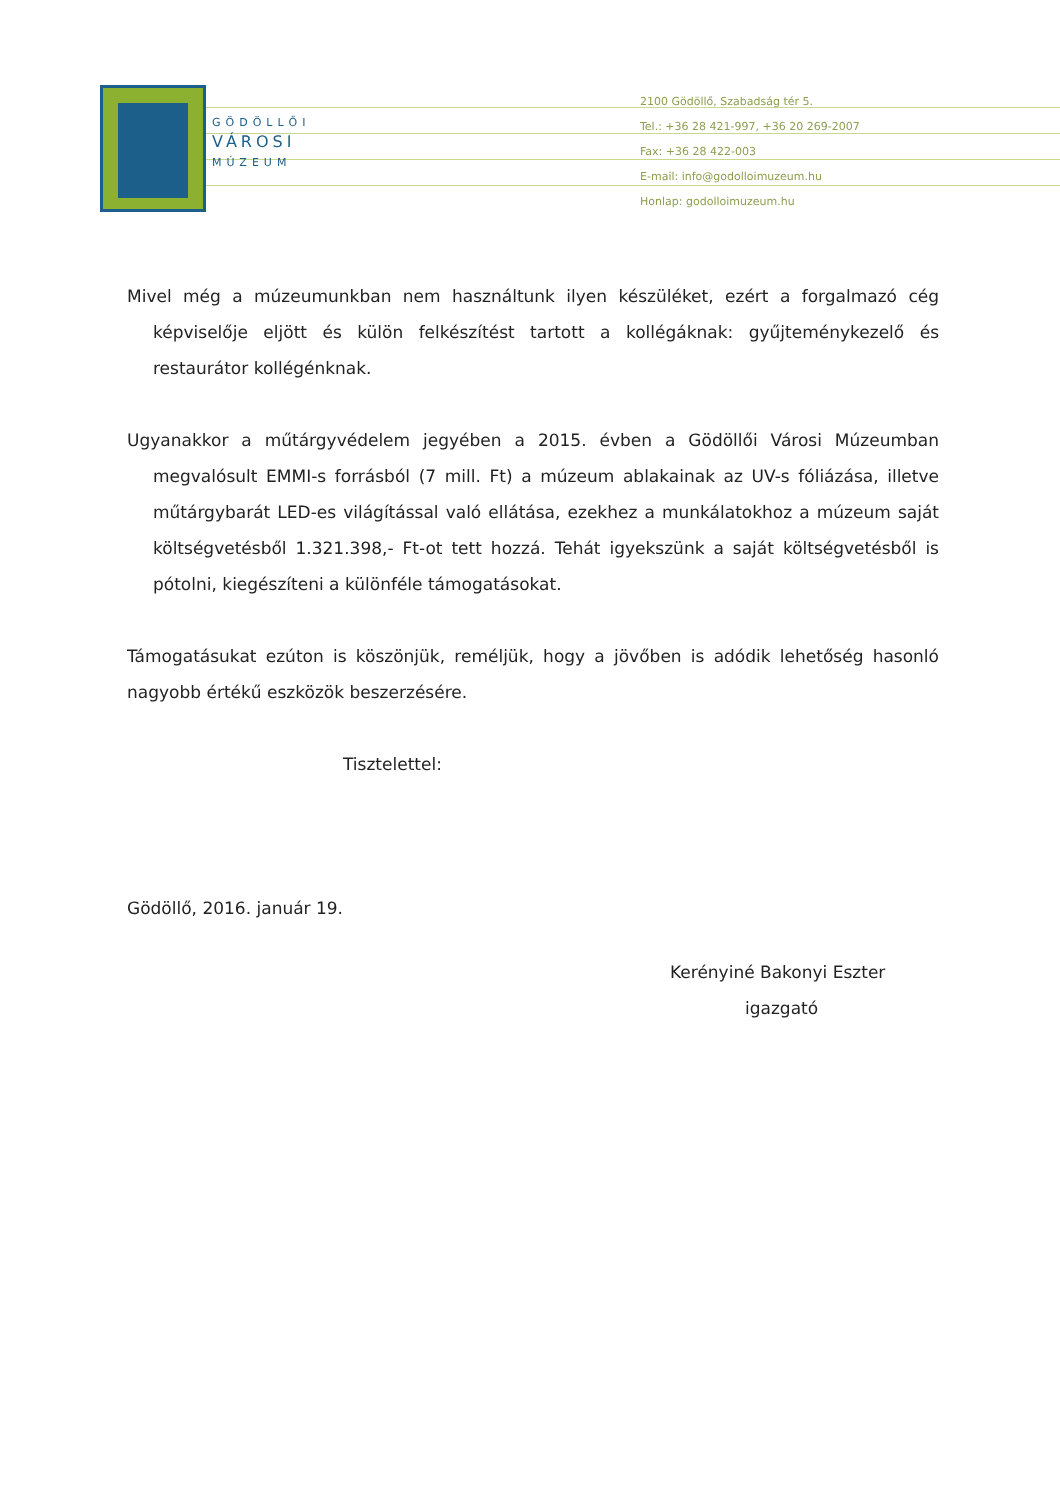GÖDÖLLŐI
VÁROSI
MÚZEUM
2100 Gödöllő, Szabadság tér 5.
Tel.: +36 28 421-997, +36 20 269-2007
Fax: +36 28 422-003
E-mail: info@godolloimuzeum.hu
Honlap: godolloimuzeum.hu
Mivel még a múzeumunkban nem használtunk ilyen készüléket, ezért a forgalmazó cég képviselője eljött és külön felkészítést tartott a kollégáknak: gyűjteménykezelő és restaurátor kollégénknak.
Ugyanakkor a műtárgyvédelem jegyében a 2015. évben a Gödöllői Városi Múzeumban megvalósult EMMI-s forrásból (7 mill. Ft) a múzeum ablakainak az UV-s fóliázása, illetve műtárgybarát LED-es világítással való ellátása, ezekhez a munkálatokhoz a múzeum saját költségvetésből 1.321.398,- Ft-ot tett hozzá. Tehát igyekszünk a saját költségvetésből is pótolni, kiegészíteni a különféle támogatásokat.
Támogatásukat ezúton is köszönjük, reméljük, hogy a jövőben is adódik lehetőség hasonló nagyobb értékű eszközök beszerzésére.
Tisztelettel:
Gödöllő, 2016. január 19.
Kerényiné Bakonyi Eszter
igazgató